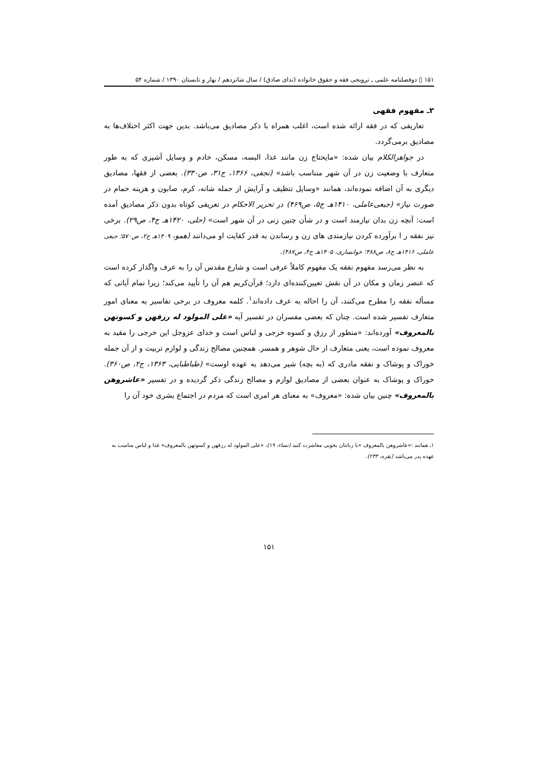۱۵۱ ▯ دوفصلنامه علمی ـ ترویجی فقه و حقوق خانواده (ندای صادق) / سال شانزدهم / بهار و تابستان ۱۳۹۰ / شماره ۵۴
۲ـ مفهوم فقهی
تعاریفی که در فقه ارائه شده است، اغلب همراه با ذکر مصادیق می‌باشد. بدین جهت اکثر اختلاف‌ها به مصادیق برمی‌گردد.
در جواهرالکلام بیان شده: «مایحتاج زن مانند غذا، البسه، مسکن، خادم و وسایل آشپزی که به طور متعارف با وضعیت زن در آن شهر متناسب باشد» (نجفی، ۱۳۶۶، ج۳۱، ص۳۳۰). بعضی از فقها، مصادیق دیگری به آن اضافه نموده‌اند، همانند «وسایل تنظیف و آرایش از جمله شانه، کرم، صابون و هزینه حمام در صورت نیاز» (جبعی‌عاملی، ۱۴۱۰هـ ج۵، ص۴۶۹) در تحریر الاحکام در تعریفی کوتاه بدون ذکر مصادیق آمده است: آنچه زن بدان نیازمند است و در شأن چنین زنی در آن شهر است» (حلی، ۱۴۲۰هـ ج۴، ص۲۹). برخی نیز نفقه ر ا برآورده کردن نیازمندی های زن و رساندن به قدر کفایت او می‌دانند (همو، ۱۴۰۹هـ ج۲، ص۵۷۰؛ جبعی عاملی، ۱۴۱۶هـ ج۸، ص۴۸۸؛ خوانساری، ۱۴۰۵هـ ج۴، ص۴۸۷).
به نظر می‌رسد مفهوم نفقه یک مفهوم کاملاً عرفی است و شارع مقدس آن را به عرف واگذار کرده است که عنصر زمان و مکان در آن نقش تعیین‌کننده‌ای دارد؛ قرآن‌کریم هم آن را تأیید می‌کند؛ زیرا تمام آیاتی که مسأله نفقه را مطرح می‌کنند، آن را احاله به عرف داده‌اند<sup>۱</sup>. کلمه معروف در برخی تفاسیر به معنای امور متعارف تفسیر شده است. چنان که بعضی مفسران در تفسیر آیه «علی المولود له رزقهن و کسوتهن بالمعروف» آورده‌اند: «منظور از رزق و کسوه خرجی و لباس است و خدای عزوجل این خرجی را مقید به معروف نموده است، یعنی متعارف از حال شوهر و همسر. همچنین مصالح زندگی و لوازم تربیت و از آن جمله خوراک و پوشاک و نفقه مادری که (به بچه) شیر می‌دهد به عهده اوست» (طباطبایی، ۱۳۶۳، ج۲، ص۳۶۰). خوراک و پوشاک به عنوان بعضی از مصادیق لوازم و مصالح زندگی ذکر گردیده و در تفسیر «عاشروهن بالمعروف» چنین بیان شده: «معروف» به معنای هر امری است که مردم در اجتماع بشری خود آن را
۱ـ همانند :«عاشروهن بالمعروف »با زنانتان بخوبی معاشرت کنید (نساء، ۱۹)، «علی المولود له رزقهن و کسوتهن بالمعروف» غذا و لباس مناسب به عهده پدر می‌باشد (بقره، ۲۳۳).
۱۵۱